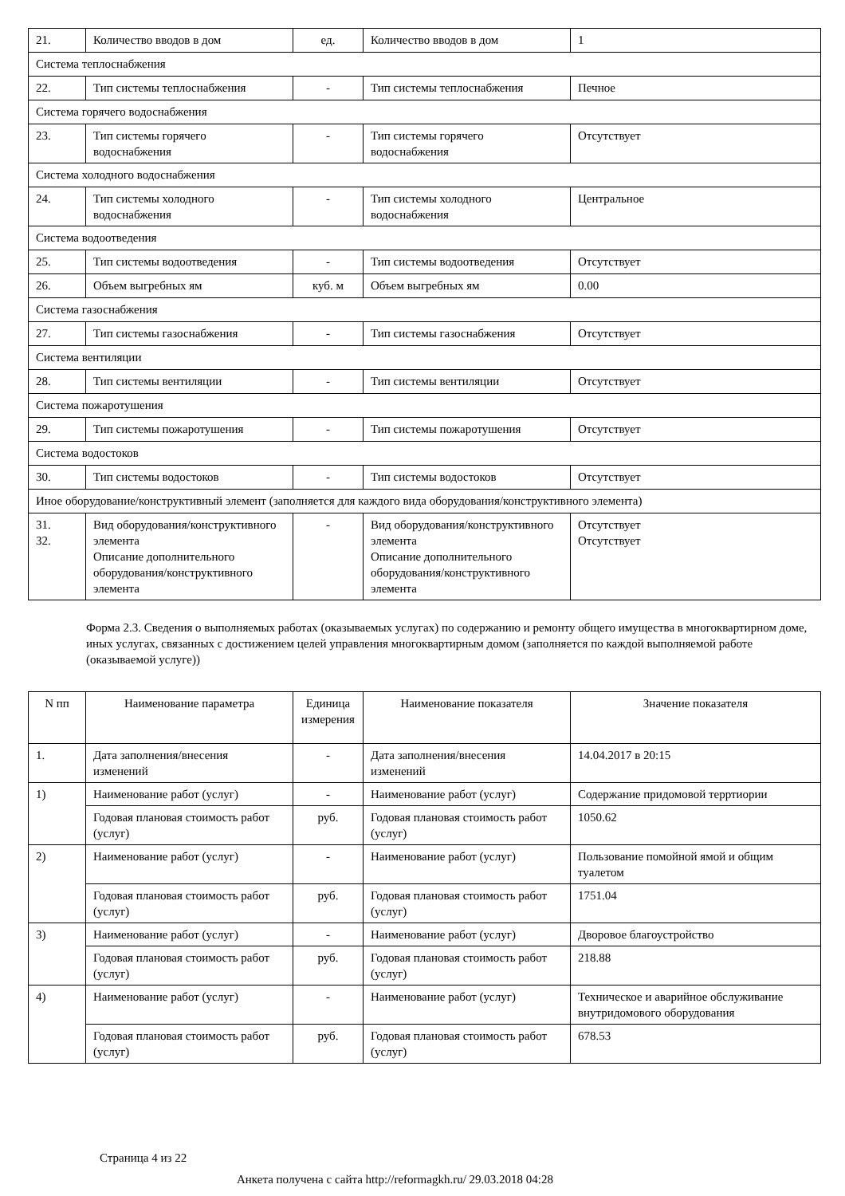| 21. | Количество вводов в дом | ед. | Количество вводов в дом | 1 |
| Система теплоснабжения | | | | |
| 22. | Тип системы теплоснабжения | - | Тип системы теплоснабжения | Печное |
| Система горячего водоснабжения | | | | |
| 23. | Тип системы горячего водоснабжения | - | Тип системы горячего водоснабжения | Отсутствует |
| Система холодного водоснабжения | | | | |
| 24. | Тип системы холодного водоснабжения | - | Тип системы холодного водоснабжения | Центральное |
| Система водоотведения | | | | |
| 25. | Тип системы водоотведения | - | Тип системы водоотведения | Отсутствует |
| 26. | Объем выгребных ям | куб. м | Объем выгребных ям | 0.00 |
| Система газоснабжения | | | | |
| 27. | Тип системы газоснабжения | - | Тип системы газоснабжения | Отсутствует |
| Система вентиляции | | | | |
| 28. | Тип системы вентиляции | - | Тип системы вентиляции | Отсутствует |
| Система пожаротушения | | | | |
| 29. | Тип системы пожаротушения | - | Тип системы пожаротушения | Отсутствует |
| Система водостоков | | | | |
| 30. | Тип системы водостоков | - | Тип системы водостоков | Отсутствует |
| Иное оборудование/конструктивный элемент (заполняется для каждого вида оборудования/конструктивного элемента) | | | | |
| 31. 32. | Вид оборудования/конструктивного элемента Описание дополнительного оборудования/конструктивного элемента | - | Вид оборудования/конструктивного элемента Описание дополнительного оборудования/конструктивного элемента | Отсутствует Отсутствует |
Форма 2.3. Сведения о выполняемых работах (оказываемых услугах) по содержанию и ремонту общего имущества в многоквартирном доме, иных услугах, связанных с достижением целей управления многоквартирным домом (заполняется по каждой выполняемой работе (оказываемой услуге))
| N пп | Наименование параметра | Единица измерения | Наименование показателя | Значение показателя |
| --- | --- | --- | --- | --- |
| 1. | Дата заполнения/внесения изменений | - | Дата заполнения/внесения изменений | 14.04.2017 в 20:15 |
| 1) | Наименование работ (услуг) | - | Наименование работ (услуг) | Содержание придомовой терртиории |
| | Годовая плановая стоимость работ (услуг) | руб. | Годовая плановая стоимость работ (услуг) | 1050.62 |
| 2) | Наименование работ (услуг) | - | Наименование работ (услуг) | Пользование помойной ямой и общим туалетом |
| | Годовая плановая стоимость работ (услуг) | руб. | Годовая плановая стоимость работ (услуг) | 1751.04 |
| 3) | Наименование работ (услуг) | - | Наименование работ (услуг) | Дворовое благоустройство |
| | Годовая плановая стоимость работ (услуг) | руб. | Годовая плановая стоимость работ (услуг) | 218.88 |
| 4) | Наименование работ (услуг) | - | Наименование работ (услуг) | Техническое и аварийное обслуживание внутридомового оборудования |
| | Годовая плановая стоимость работ (услуг) | руб. | Годовая плановая стоимость работ (услуг) | 678.53 |
Страница 4 из 22
Анкета получена с сайта http://reformagkh.ru/ 29.03.2018 04:28